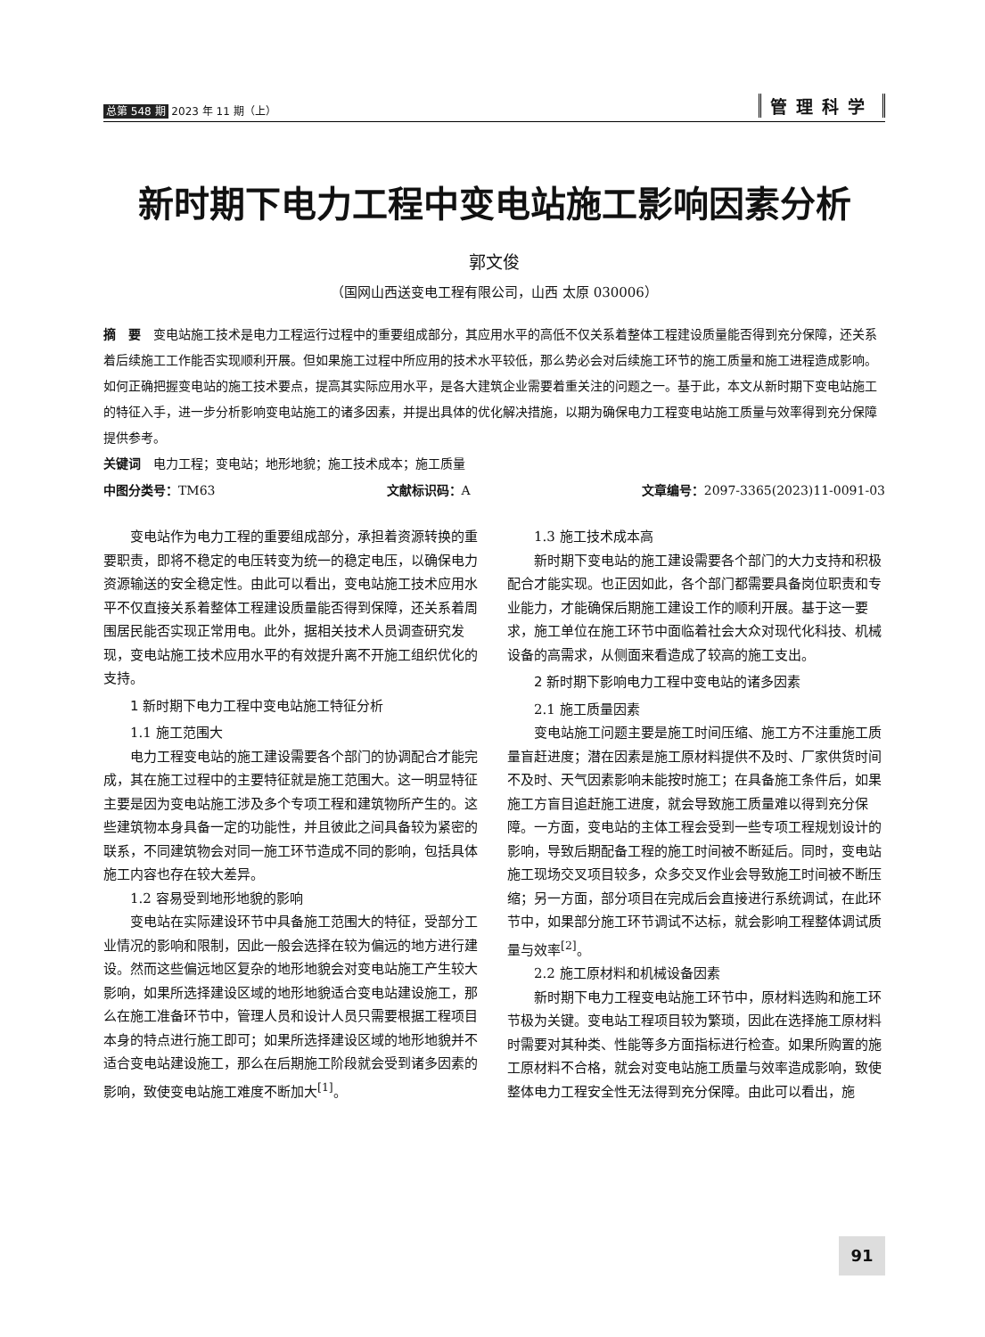总第 548 期 2023 年 11 期（上）
管理科学
新时期下电力工程中变电站施工影响因素分析
郭文俊
（国网山西送变电工程有限公司，山西 太原 030006）
摘　要　变电站施工技术是电力工程运行过程中的重要组成部分，其应用水平的高低不仅关系着整体工程建设质量能否得到充分保障，还关系着后续施工工作能否实现顺利开展。但如果施工过程中所应用的技术水平较低，那么势必会对后续施工环节的施工质量和施工进程造成影响。如何正确把握变电站的施工技术要点，提高其实际应用水平，是各大建筑企业需要着重关注的问题之一。基于此，本文从新时期下变电站施工的特征入手，进一步分析影响变电站施工的诸多因素，并提出具体的优化解决措施，以期为确保电力工程变电站施工质量与效率得到充分保障提供参考。
关键词　电力工程；变电站；地形地貌；施工技术成本；施工质量
中图分类号：TM63 文献标识码：A 文章编号：2097-3365(2023)11-0091-03
变电站作为电力工程的重要组成部分，承担着资源转换的重要职责，即将不稳定的电压转变为统一的稳定电压，以确保电力资源输送的安全稳定性。由此可以看出，变电站施工技术应用水平不仅直接关系着整体工程建设质量能否得到保障，还关系着周围居民能否实现正常用电。此外，据相关技术人员调查研究发现，变电站施工技术应用水平的有效提升离不开施工组织优化的支持。
1 新时期下电力工程中变电站施工特征分析
1.1 施工范围大
电力工程变电站的施工建设需要各个部门的协调配合才能完成，其在施工过程中的主要特征就是施工范围大。这一明显特征主要是因为变电站施工涉及多个专项工程和建筑物所产生的。这些建筑物本身具备一定的功能性，并且彼此之间具备较为紧密的联系，不同建筑物会对同一施工环节造成不同的影响，包括具体施工内容也存在较大差异。
1.2 容易受到地形地貌的影响
变电站在实际建设环节中具备施工范围大的特征，受部分工业情况的影响和限制，因此一般会选择在较为偏远的地方进行建设。然而这些偏远地区复杂的地形地貌会对变电站施工产生较大影响，如果所选择建设区域的地形地貌适合变电站建设施工，那么在施工准备环节中，管理人员和设计人员只需要根据工程项目本身的特点进行施工即可；如果所选择建设区域的地形地貌并不适合变电站建设施工，那么在后期施工阶段就会受到诸多因素的影响，致使变电站施工难度不断加大<sup>[1]</sup>。
1.3 施工技术成本高
新时期下变电站的施工建设需要各个部门的大力支持和积极配合才能实现。也正因如此，各个部门都需要具备岗位职责和专业能力，才能确保后期施工建设工作的顺利开展。基于这一要求，施工单位在施工环节中面临着社会大众对现代化科技、机械设备的高需求，从侧面来看造成了较高的施工支出。
2 新时期下影响电力工程中变电站的诸多因素
2.1 施工质量因素
变电站施工问题主要是施工时间压缩、施工方不注重施工质量盲赶进度；潜在因素是施工原材料提供不及时、厂家供货时间不及时、天气因素影响未能按时施工；在具备施工条件后，如果施工方盲目追赶施工进度，就会导致施工质量难以得到充分保障。一方面，变电站的主体工程会受到一些专项工程规划设计的影响，导致后期配备工程的施工时间被不断延后。同时，变电站施工现场交叉项目较多，众多交叉作业会导致施工时间被不断压缩；另一方面，部分项目在完成后会直接进行系统调试，在此环节中，如果部分施工环节调试不达标，就会影响工程整体调试质量与效率<sup>[2]</sup>。
2.2 施工原材料和机械设备因素
新时期下电力工程变电站施工环节中，原材料选购和施工环节极为关键。变电站工程项目较为繁琐，因此在选择施工原材料时需要对其种类、性能等多方面指标进行检查。如果所购置的施工原材料不合格，就会对变电站施工质量与效率造成影响，致使整体电力工程安全性无法得到充分保障。由此可以看出，施
91